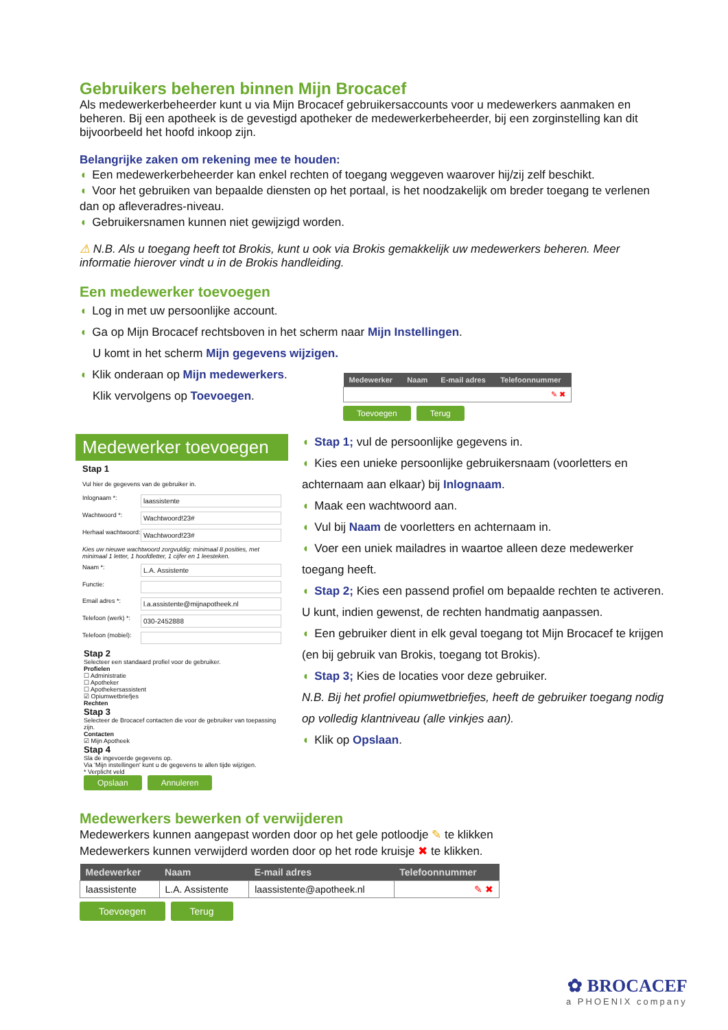Gebruikers beheren binnen Mijn Brocacef
Als medewerkerbeheerder kunt u via Mijn Brocacef gebruikersaccounts voor u medewerkers aanmaken en beheren. Bij een apotheek is de gevestigd apotheker de medewerkerbeheerder, bij een zorginstelling kan dit bijvoorbeeld het hoofd inkoop zijn.
Belangrijke zaken om rekening mee te houden:
◖ Een medewerkerbeheerder kan enkel rechten of toegang weggeven waarover hij/zij zelf beschikt.
◖ Voor het gebruiken van bepaalde diensten op het portaal, is het noodzakelijk om breder toegang te verlenen dan op afleveradres-niveau.
◖ Gebruikersnamen kunnen niet gewijzigd worden.
⚠ N.B. Als u toegang heeft tot Brokis, kunt u ook via Brokis gemakkelijk uw medewerkers beheren. Meer informatie hierover vindt u in de Brokis handleiding.
Een medewerker toevoegen
◖ Log in met uw persoonlijke account.
◖ Ga op Mijn Brocacef rechtsboven in het scherm naar Mijn Instellingen.
U komt in het scherm Mijn gegevens wijzigen.
◖ Klik onderaan op Mijn medewerkers.
Klik vervolgens op Toevoegen.
| Medewerker | Naam | E-mail adres | Telefoonnummer |
| --- | --- | --- | --- |
| ✎ ✖ | | | |
Toevoegen Terug
Medewerker toevoegen
Stap 1
Vul hier de gegevens van de gebruiker in.
Inlognaam *:
laassistente
Wachtwoord *:
Wachtwoord!23#
Herhaal wachtwoord:
Wachtwoord!23#
Kies uw nieuwe wachtwoord zorgvuldig: minimaal 8 posities, met minimaal 1 letter, 1 hoofdletter, 1 cijfer en 1 leesteken.
Naam *:
L.A. Assistente
Functie:
Email adres *:
l.a.assistente@mijnapotheek.nl
Telefoon (werk) *:
030-2452888
Telefoon (mobiel):
Stap 2
Selecteer een standaard profiel voor de gebruiker.
Profielen
☐ Administratie
☐ Apotheker
☐ Apothekersassistent
☑ Opiumwetbriefjes
Rechten
Stap 3
Selecteer de Brocacef contacten die voor de gebruiker van toepassing zijn.
Contacten
☑ Mijn Apotheek
Stap 4
Sla de ingevoerde gegevens op.
Via 'Mijn instellingen' kunt u de gegevens te allen tijde wijzigen.
* Verplicht veld
Opslaan Annuleren
◖ Stap 1; vul de persoonlijke gegevens in.
◖ Kies een unieke persoonlijke gebruikersnaam (voorletters en achternaam aan elkaar) bij Inlognaam.
◖ Maak een wachtwoord aan.
◖ Vul bij Naam de voorletters en achternaam in.
◖ Voer een uniek mailadres in waartoe alleen deze medewerker toegang heeft.
◖ Stap 2; Kies een passend profiel om bepaalde rechten te activeren. U kunt, indien gewenst, de rechten handmatig aanpassen.
◖ Een gebruiker dient in elk geval toegang tot Mijn Brocacef te krijgen (en bij gebruik van Brokis, toegang tot Brokis).
◖ Stap 3; Kies de locaties voor deze gebruiker.
N.B. Bij het profiel opiumwetbriefjes, heeft de gebruiker toegang nodig op volledig klantniveau (alle vinkjes aan).
◖ Klik op Opslaan.
Medewerkers bewerken of verwijderen
Medewerkers kunnen aangepast worden door op het gele potloodje ✎ te klikken
Medewerkers kunnen verwijderd worden door op het rode kruisje ✖ te klikken.
| Medewerker | Naam | E-mail adres | Telefoonnummer |
| --- | --- | --- | --- |
| laassistente | L.A. Assistente | laassistente@apotheek.nl | ✎ ✖ |
Toevoegen Terug
✿ BROCACEF
a PHOENIX company